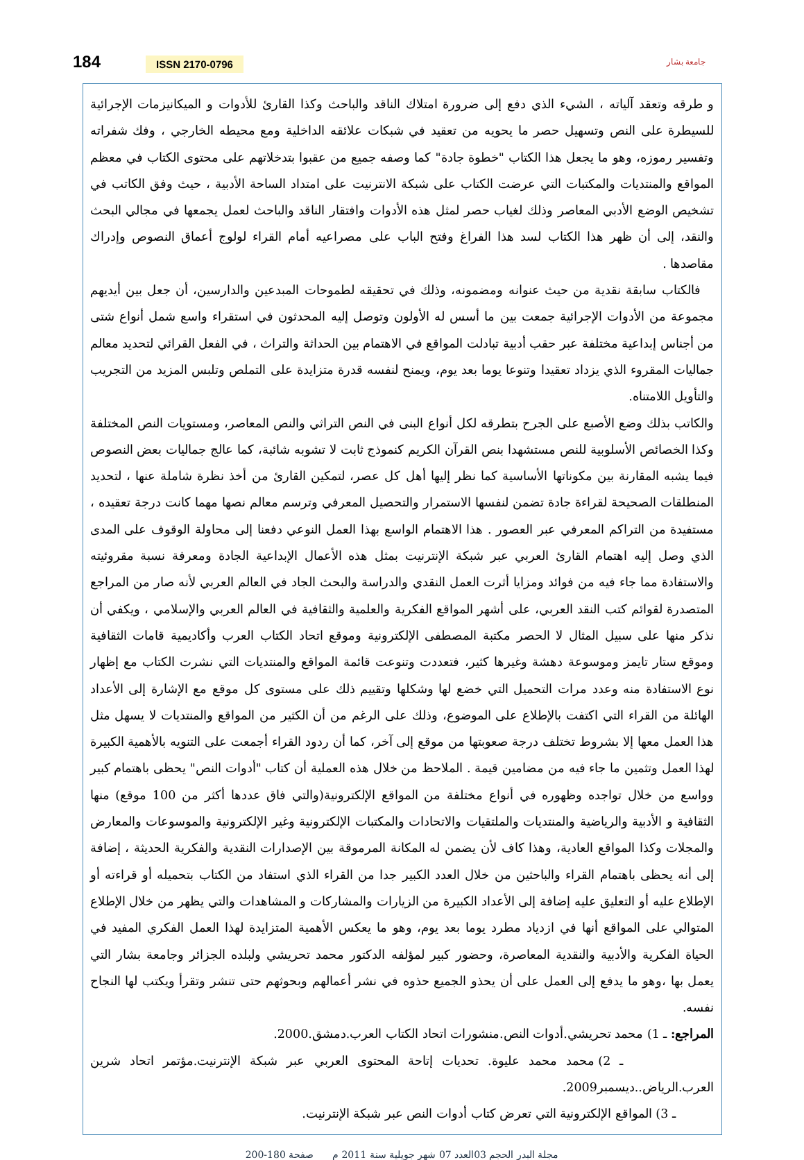184 ISSN 2170-0796
جامعة بشار
و طرقه وتعقد آلياته ، الشيء الذي دفع إلى ضرورة امتلاك الناقد والباحث وكذا القارئ للأدوات و الميكانيزمات الإجرائية للسيطرة على النص وتسهيل حصر ما يحويه من تعقيد في شبكات علائقه الداخلية ومع محيطه الخارجي ، وفك شفراته وتفسير رموزه، وهو ما يجعل هذا الكتاب "خطوة جادة" كما وصفه جميع من عقبوا بتدخلاتهم على محتوى الكتاب في معظم المواقع والمنتديات والمكتبات التي عرضت الكتاب على شبكة الانترنيت على امتداد الساحة الأدبية ، حيث وفق الكاتب في تشخيص الوضع الأدبي المعاصر وذلك لغياب حصر لمثل هذه الأدوات وافتقار الناقد والباحث لعمل يجمعها في مجالي البحث والنقد، إلى أن ظهر هذا الكتاب لسد هذا الفراغ وفتح الباب على مصراعيه أمام القراء لولوج أعماق النصوص وإدراك مقاصدها .
فالكتاب سابقة نقدية من حيث عنوانه ومضمونه، وذلك في تحقيقه لطموحات المبدعين والدارسين، أن جعل بين أيديهم مجموعة من الأدوات الإجرائية جمعت بين ما أسس له الأولون وتوصل إليه المحدثون في استقراء واسع شمل أنواع شتى من أجناس إبداعية مختلفة عبر حقب أدبية تبادلت المواقع في الاهتمام بين الحداثة والتراث ، في الفعل القرائي لتحديد معالم جماليات المقروء الذي يزداد تعقيدا وتنوعا يوما بعد يوم، ويمنح لنفسه قدرة متزايدة على التملص وتلبس المزيد من التجريب والتأويل اللامتناه.
والكاتب بذلك وضع الأصبع على الجرح بتطرقه لكل أنواع البنى في النص التراثي والنص المعاصر، ومستويات النص المختلفة وكذا الخصائص الأسلوبية للنص مستشهدا بنص القرآن الكريم كنموذج ثابت لا تشوبه شائبة، كما عالج جماليات بعض النصوص فيما يشبه المقارنة بين مكوناتها الأساسية كما نظر إليها أهل كل عصر، لتمكين القارئ من أخذ نظرة شاملة عنها ، لتحديد المنطلقات الصحيحة لقراءة جادة تضمن لنفسها الاستمرار والتحصيل المعرفي وترسم معالم نصها مهما كانت درجة تعقيده ، مستفيدة من التراكم المعرفي عبر العصور . هذا الاهتمام الواسع بهذا العمل النوعي دفعنا إلى محاولة الوقوف على المدى الذي وصل إليه اهتمام القارئ العربي عبر شبكة الإنترنيت بمثل هذه الأعمال الإبداعية الجادة ومعرفة نسبة مقروئيته والاستفادة مما جاء فيه من فوائد ومزايا أثرت العمل النقدي والدراسة والبحث الجاد في العالم العربي لأنه صار من المراجع المتصدرة لقوائم كتب النقد العربي، على أشهر المواقع الفكرية والعلمية والثقافية في العالم العربي والإسلامي ، ويكفي أن نذكر منها على سبيل المثال لا الحصر مكتبة المصطفى الإلكترونية وموقع اتحاد الكتاب العرب وأكاديمية قامات الثقافية وموقع ستار تايمز وموسوعة دهشة وغيرها كثير، فتعددت وتنوعت قائمة المواقع والمنتديات التي نشرت الكتاب مع إظهار نوع الاستفادة منه وعدد مرات التحميل التي خضع لها وشكلها وتقييم ذلك على مستوى كل موقع مع الإشارة إلى الأعداد الهائلة من القراء التي اكتفت بالإطلاع على الموضوع، وذلك على الرغم من أن الكثير من المواقع والمنتديات لا يسهل مثل هذا العمل معها إلا بشروط تختلف درجة صعوبتها من موقع إلى آخر، كما أن ردود القراء أجمعت على التنويه بالأهمية الكبيرة لهذا العمل وتثمين ما جاء فيه من مضامين قيمة . الملاحظ من خلال هذه العملية أن كتاب "أدوات النص" يحظى باهتمام كبير وواسع من خلال تواجده وظهوره في أنواع مختلفة من المواقع الإلكترونية(والتي فاق عددها أكثر من 100 موقع) منها الثقافية و الأدبية والرياضية والمنتديات والملتقيات والاتحادات والمكتبات الإلكترونية وغير الإلكترونية والموسوعات والمعارض والمجلات وكذا المواقع العادية، وهذا كاف لأن يضمن له المكانة المرموقة بين الإصدارات النقدية والفكرية الحديثة ، إضافة إلى أنه يحظى باهتمام القراء والباحثين من خلال العدد الكبير جدا من القراء الذي استفاد من الكتاب بتحميله أو قراءته أو الإطلاع عليه أو التعليق عليه إضافة إلى الأعداد الكبيرة من الزيارات والمشاركات و المشاهدات والتي يظهر من خلال الإطلاع المتوالي على المواقع أنها في ازدياد مطرد يوما بعد يوم، وهو ما يعكس الأهمية المتزايدة لهذا العمل الفكري المفيد في الحياة الفكرية والأدبية والنقدية المعاصرة، وحضور كبير لمؤلفه الدكتور محمد تحريشي ولبلده الجزائر وجامعة بشار التي يعمل بها ،وهو ما يدفع إلى العمل على أن يحذو الجميع حذوه في نشر أعمالهم وبحوثهم حتى تنشر وتقرأ ويكتب لها النجاح نفسه.
المراجع: ـ 1) محمد تحريشي.أدوات النص.منشورات اتحاد الكتاب العرب.دمشق.2000.
ـ 2) محمد محمد عليوة. تحديات إتاحة المحتوى العربي عبر شبكة الإنترنيت.مؤتمر اتحاد شرين العرب.الرياض..ديسمبر2009.
ـ 3) المواقع الإلكترونية التي تعرض كتاب أدوات النص عبر شبكة الإنترنيت.
مجلة البدر الحجم 03العدد 07 شهر جويلية سنة 2011 م صفحة 180-200